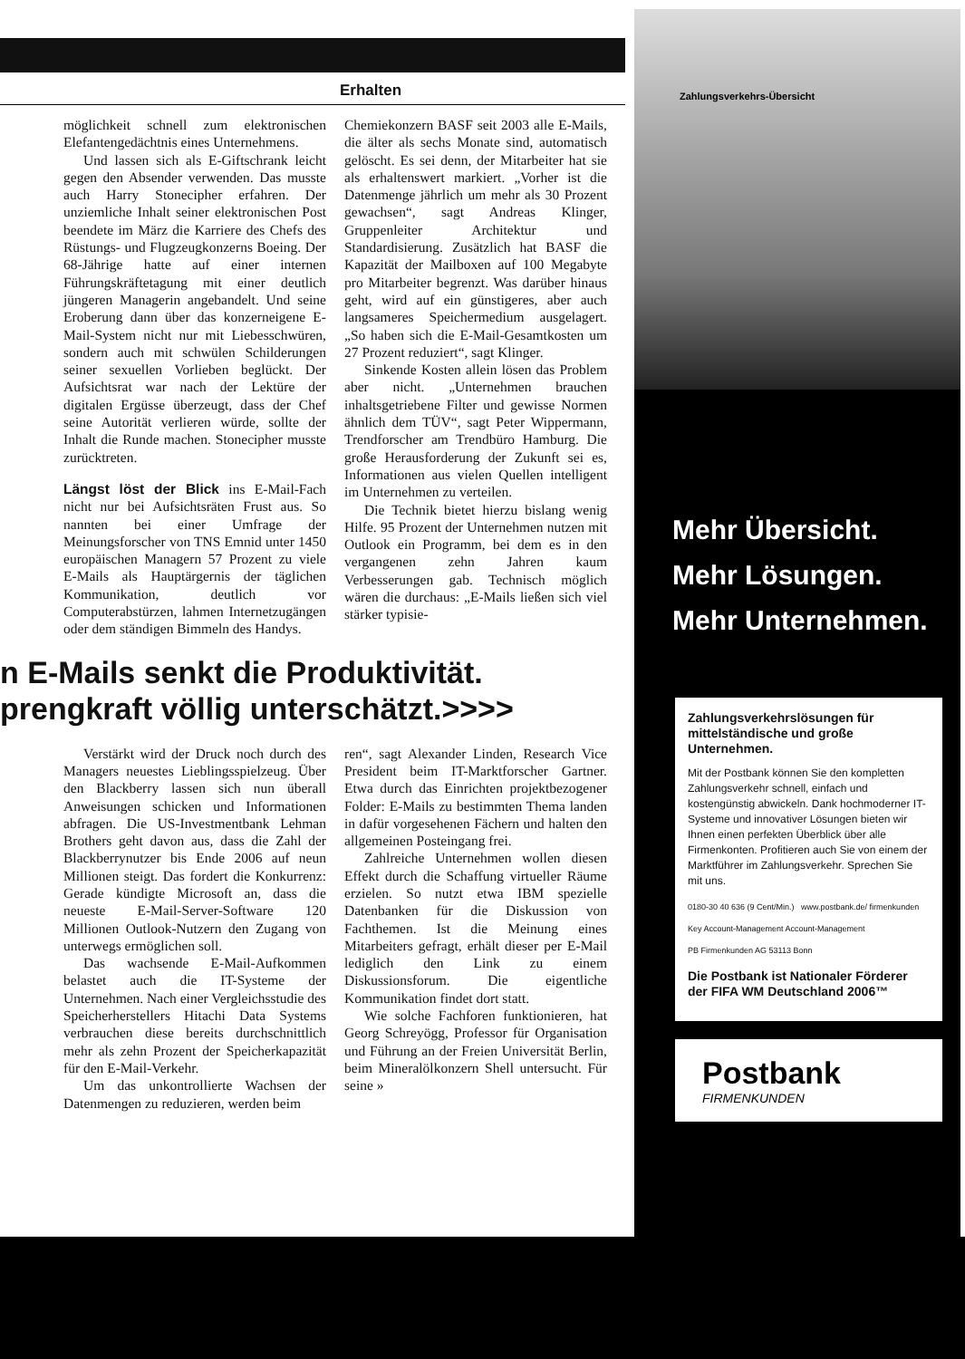Erhalten
möglichkeit schnell zum elektronischen Elefantengedächtnis eines Unternehmens.
Und lassen sich als E-Giftschrank leicht gegen den Absender verwenden. Das musste auch Harry Stonecipher erfahren. Der unziemliche Inhalt seiner elektronischen Post beendete im März die Karriere des Chefs des Rüstungs- und Flugzeugkonzerns Boeing. Der 68-Jährige hatte auf einer internen Führungskräftetagung mit einer deutlich jüngeren Managerin angebandelt. Und seine Eroberung dann über das konzerneigene E-Mail-System nicht nur mit Liebesschwüren, sondern auch mit schwülen Schilderungen seiner sexuellen Vorlieben beglückt. Der Aufsichtsrat war nach der Lektüre der digitalen Ergüsse überzeugt, dass der Chef seine Autorität verlieren würde, sollte der Inhalt die Runde machen. Stonecipher musste zurücktreten.
Längst löst der Blick ins E-Mail-Fach nicht nur bei Aufsichtsräten Frust aus. So nannten bei einer Umfrage der Meinungsforscher von TNS Emnid unter 1450 europäischen Managern 57 Prozent zu viele E-Mails als Hauptärgernis der täglichen Kommunikation, deutlich vor Computerabstürzen, lahmen Internetzugängen oder dem ständigen Bimmeln des Handys.
Chemiekonzern BASF seit 2003 alle E-Mails, die älter als sechs Monate sind, automatisch gelöscht. Es sei denn, der Mitarbeiter hat sie als erhaltenswert markiert. „Vorher ist die Datenmenge jährlich um mehr als 30 Prozent gewachsen“, sagt Andreas Klinger, Gruppenleiter Architektur und Standardisierung. Zusätzlich hat BASF die Kapazität der Mailboxen auf 100 Megabyte pro Mitarbeiter begrenzt. Was darüber hinaus geht, wird auf ein günstigeres, aber auch langsameres Speichermedium ausgelagert. „So haben sich die E-Mail-Gesamtkosten um 27 Prozent reduziert“, sagt Klinger.
Sinkende Kosten allein lösen das Problem aber nicht. „Unternehmen brauchen inhaltsgetriebene Filter und gewisse Normen ähnlich dem TÜV“, sagt Peter Wippermann, Trendforscher am Trendbüro Hamburg. Die große Herausforderung der Zukunft sei es, Informationen aus vielen Quellen intelligent im Unternehmen zu verteilen.
Die Technik bietet hierzu bislang wenig Hilfe. 95 Prozent der Unternehmen nutzen mit Outlook ein Programm, bei dem es in den vergangenen zehn Jahren kaum Verbesserungen gab. Technisch möglich wären die durchaus: „E-Mails ließen sich viel stärker typisie-
n E-Mails senkt die Produktivität.
prengkraft völlig unterschätzt.>>>>
Verstärkt wird der Druck noch durch des Managers neuestes Lieblingsspielzeug. Über den Blackberry lassen sich nun überall Anweisungen schicken und Informationen abfragen. Die US-Investmentbank Lehman Brothers geht davon aus, dass die Zahl der Blackberrynutzer bis Ende 2006 auf neun Millionen steigt. Das fordert die Konkurrenz: Gerade kündigte Microsoft an, dass die neueste E-Mail-Server-Software 120 Millionen Outlook-Nutzern den Zugang von unterwegs ermöglichen soll.
Das wachsende E-Mail-Aufkommen belastet auch die IT-Systeme der Unternehmen. Nach einer Vergleichsstudie des Speicherherstellers Hitachi Data Systems verbrauchen diese bereits durchschnittlich mehr als zehn Prozent der Speicherkapazität für den E-Mail-Verkehr.
Um das unkontrollierte Wachsen der Datenmengen zu reduzieren, werden beim
ren“, sagt Alexander Linden, Research Vice President beim IT-Marktforscher Gartner. Etwa durch das Einrichten projektbezogener Folder: E-Mails zu bestimmten Thema landen in dafür vorgesehenen Fächern und halten den allgemeinen Posteingang frei.
Zahlreiche Unternehmen wollen diesen Effekt durch die Schaffung virtueller Räume erzielen. So nutzt etwa IBM spezielle Datenbanken für die Diskussion von Fachthemen. Ist die Meinung eines Mitarbeiters gefragt, erhält dieser per E-Mail lediglich den Link zu einem Diskussionsforum. Die eigentliche Kommunikation findet dort statt.
Wie solche Fachforen funktionieren, hat Georg Schreyögg, Professor für Organisation und Führung an der Freien Universität Berlin, beim Mineralölkonzern Shell untersucht. Für seine »
Zahlungsverkehrs-Übersicht
Mehr Übersicht.
Mehr Lösungen.
Mehr Unternehmen.
Zahlungsverkehrslösungen für mittelständische und große Unternehmen.
Mit der Postbank können Sie den kompletten Zahlungsverkehr schnell, einfach und kostengünstig abwickeln. Dank hochmoderner IT-Systeme und innovativer Lösungen bieten wir Ihnen einen perfekten Überblick über alle Firmenkonten. Profitieren auch Sie von einem der Marktführer im Zahlungsverkehr. Sprechen Sie mit uns.
0180-30 40 636 (9 Cent/Min.) www.postbank.de/ firmenkunden
Key Account-Management Account-Management
PB Firmenkunden AG 53113 Bonn
Die Postbank ist Nationaler Förderer der FIFA WM Deutschland 2006™
Postbank
FIRMENKUNDEN